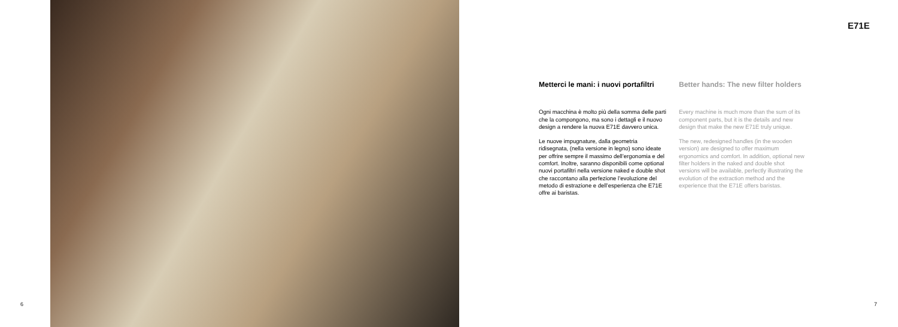6
E71E
Metterci le mani: i nuovi portafiltri
Ogni macchina è molto più della somma delle parti che la compongono, ma sono i dettagli e il nuovo design a rendere la nuova E71E davvero unica.
Le nuove impugnature, dalla geometria ridisegnata, (nella versione in legno) sono ideate per offrire sempre il massimo dell’ergonomia e del comfort. Inoltre, saranno disponibili come optional nuovi portafiltri nella versione naked e double shot che raccontano alla perfezione l’evoluzione del metodo di estrazione e dell’esperienza che E71E offre ai baristas.
Better hands: The new filter holders
Every machine is much more than the sum of its component parts, but it is the details and new design that make the new E71E truly unique.
The new, redesigned handles (in the wooden version) are designed to offer maximum ergonomics and comfort. In addition, optional new filter holders in the naked and double shot versions will be available, perfectly illustrating the evolution of the extraction method and the experience that the E71E offers baristas.
7